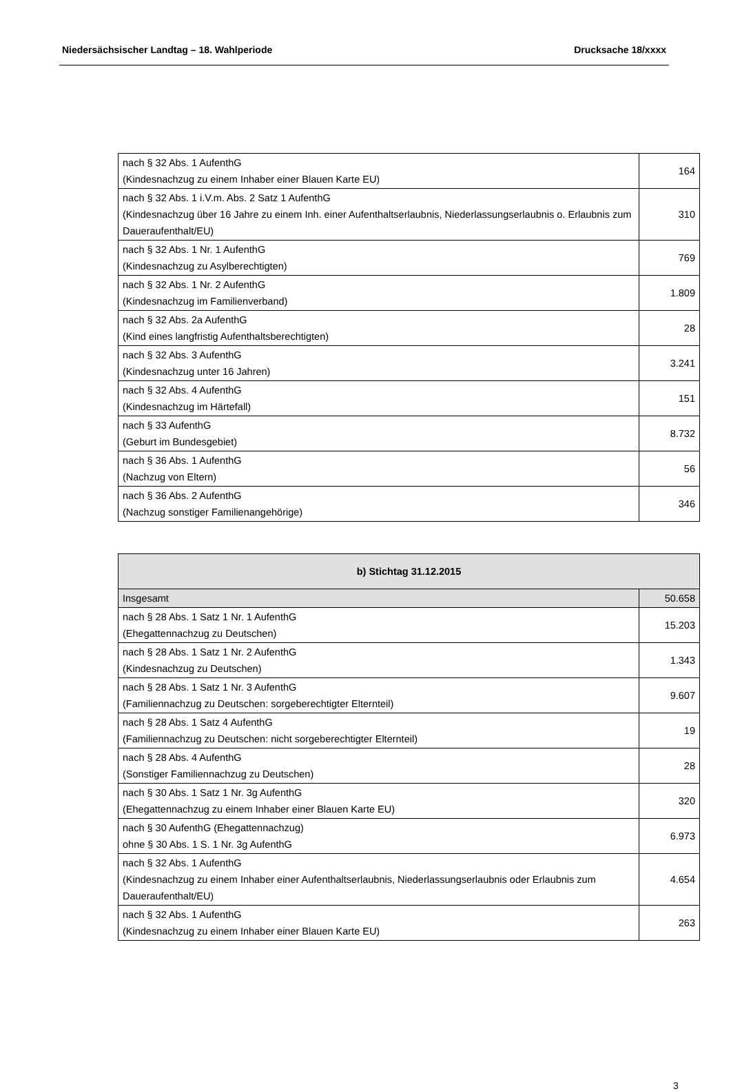Niedersächsischer Landtag – 18. Wahlperiode Drucksache 18/xxxx
| nach § 32 Abs. 1 AufenthG (Kindesnachzug zu einem Inhaber einer Blauen Karte EU) | 164 |
| nach § 32 Abs. 1 i.V.m. Abs. 2 Satz 1 AufenthG (Kindesnachzug über 16 Jahre zu einem Inh. einer Aufenthaltserlaubnis, Niederlassungserlaubnis o. Erlaubnis zum Daueraufenthalt/EU) | 310 |
| nach § 32 Abs. 1 Nr. 1 AufenthG (Kindesnachzug zu Asylberechtigten) | 769 |
| nach § 32 Abs. 1 Nr. 2 AufenthG (Kindesnachzug im Familienverband) | 1.809 |
| nach § 32 Abs. 2a AufenthG (Kind eines langfristig Aufenthaltsberechtigten) | 28 |
| nach § 32 Abs. 3 AufenthG (Kindesnachzug unter 16 Jahren) | 3.241 |
| nach § 32 Abs. 4 AufenthG (Kindesnachzug im Härtefall) | 151 |
| nach § 33 AufenthG (Geburt im Bundesgebiet) | 8.732 |
| nach § 36 Abs. 1 AufenthG (Nachzug von Eltern) | 56 |
| nach § 36 Abs. 2 AufenthG (Nachzug sonstiger Familienangehörige) | 346 |
| b) Stichtag 31.12.2015 | |
| --- | --- |
| Insgesamt | 50.658 |
| nach § 28 Abs. 1 Satz 1 Nr. 1 AufenthG (Ehegattennachzug zu Deutschen) | 15.203 |
| nach § 28 Abs. 1 Satz 1 Nr. 2 AufenthG (Kindesnachzug zu Deutschen) | 1.343 |
| nach § 28 Abs. 1 Satz 1 Nr. 3 AufenthG (Familiennachzug zu Deutschen: sorgeberechtigter Elternteil) | 9.607 |
| nach § 28 Abs. 1 Satz 4 AufenthG (Familiennachzug zu Deutschen: nicht sorgeberechtigter Elternteil) | 19 |
| nach § 28 Abs. 4 AufenthG (Sonstiger Familiennachzug zu Deutschen) | 28 |
| nach § 30 Abs. 1 Satz 1 Nr. 3g AufenthG (Ehegattennachzug zu einem Inhaber einer Blauen Karte EU) | 320 |
| nach § 30 AufenthG (Ehegattennachzug) ohne § 30 Abs. 1 S. 1 Nr. 3g AufenthG | 6.973 |
| nach § 32 Abs. 1 AufenthG (Kindesnachzug zu einem Inhaber einer Aufenthaltserlaubnis, Niederlassungserlaubnis oder Erlaubnis zum Daueraufenthalt/EU) | 4.654 |
| nach § 32 Abs. 1 AufenthG (Kindesnachzug zu einem Inhaber einer Blauen Karte EU) | 263 |
3